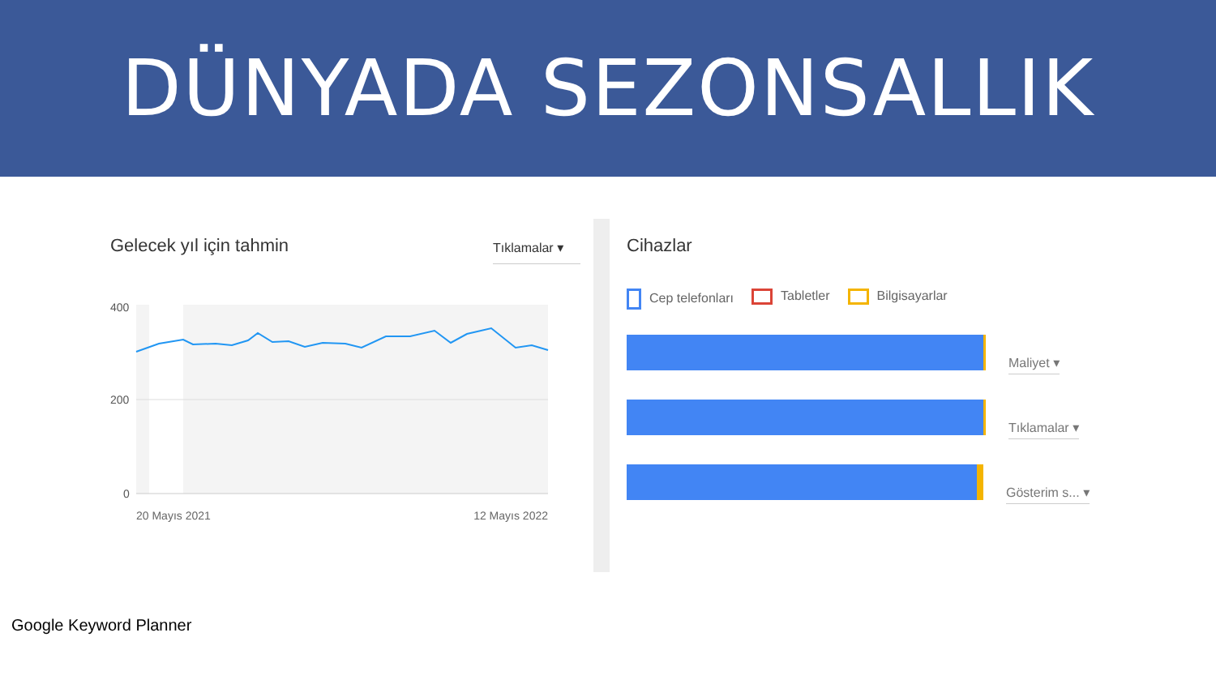DÜNYADA SEZONSALLIK
Gelecek yıl için tahmin
Tıklamalar ▾
400
200
0
20 Mayıs 2021
12 Mayıs 2022
Cihazlar
Cep telefonları Tabletler Bilgisayarlar
Maliyet ▾
Tıklamalar ▾
Gösterim s... ▾
Google Keyword Planner